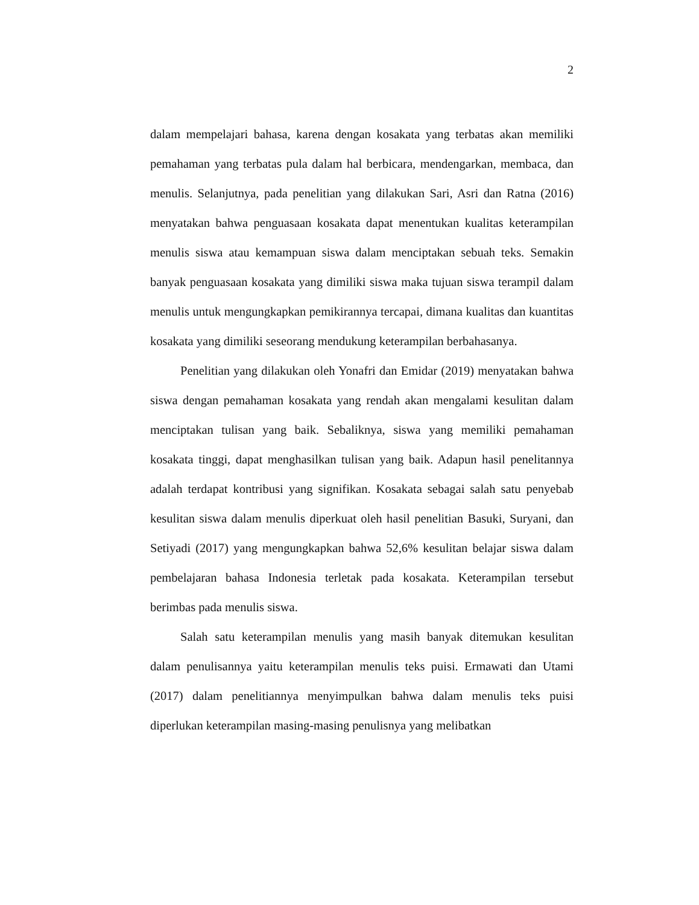2
dalam mempelajari bahasa, karena dengan kosakata yang terbatas akan memiliki pemahaman yang terbatas pula dalam hal berbicara, mendengarkan, membaca, dan menulis. Selanjutnya, pada penelitian yang dilakukan Sari, Asri dan Ratna (2016) menyatakan bahwa penguasaan kosakata dapat menentukan kualitas keterampilan menulis siswa atau kemampuan siswa dalam menciptakan sebuah teks. Semakin banyak penguasaan kosakata yang dimiliki siswa maka tujuan siswa terampil dalam menulis untuk mengungkapkan pemikirannya tercapai, dimana kualitas dan kuantitas kosakata yang dimiliki seseorang mendukung keterampilan berbahasanya.
Penelitian yang dilakukan oleh Yonafri dan Emidar (2019) menyatakan bahwa siswa dengan pemahaman kosakata yang rendah akan mengalami kesulitan dalam menciptakan tulisan yang baik. Sebaliknya, siswa yang memiliki pemahaman kosakata tinggi, dapat menghasilkan tulisan yang baik. Adapun hasil penelitannya adalah terdapat kontribusi yang signifikan. Kosakata sebagai salah satu penyebab kesulitan siswa dalam menulis diperkuat oleh hasil penelitian Basuki, Suryani, dan Setiyadi (2017) yang mengungkapkan bahwa 52,6% kesulitan belajar siswa dalam pembelajaran bahasa Indonesia terletak pada kosakata. Keterampilan tersebut berimbas pada menulis siswa.
Salah satu keterampilan menulis yang masih banyak ditemukan kesulitan dalam penulisannya yaitu keterampilan menulis teks puisi. Ermawati dan Utami (2017) dalam penelitiannya menyimpulkan bahwa dalam menulis teks puisi diperlukan keterampilan masing-masing penulisnya yang melibatkan